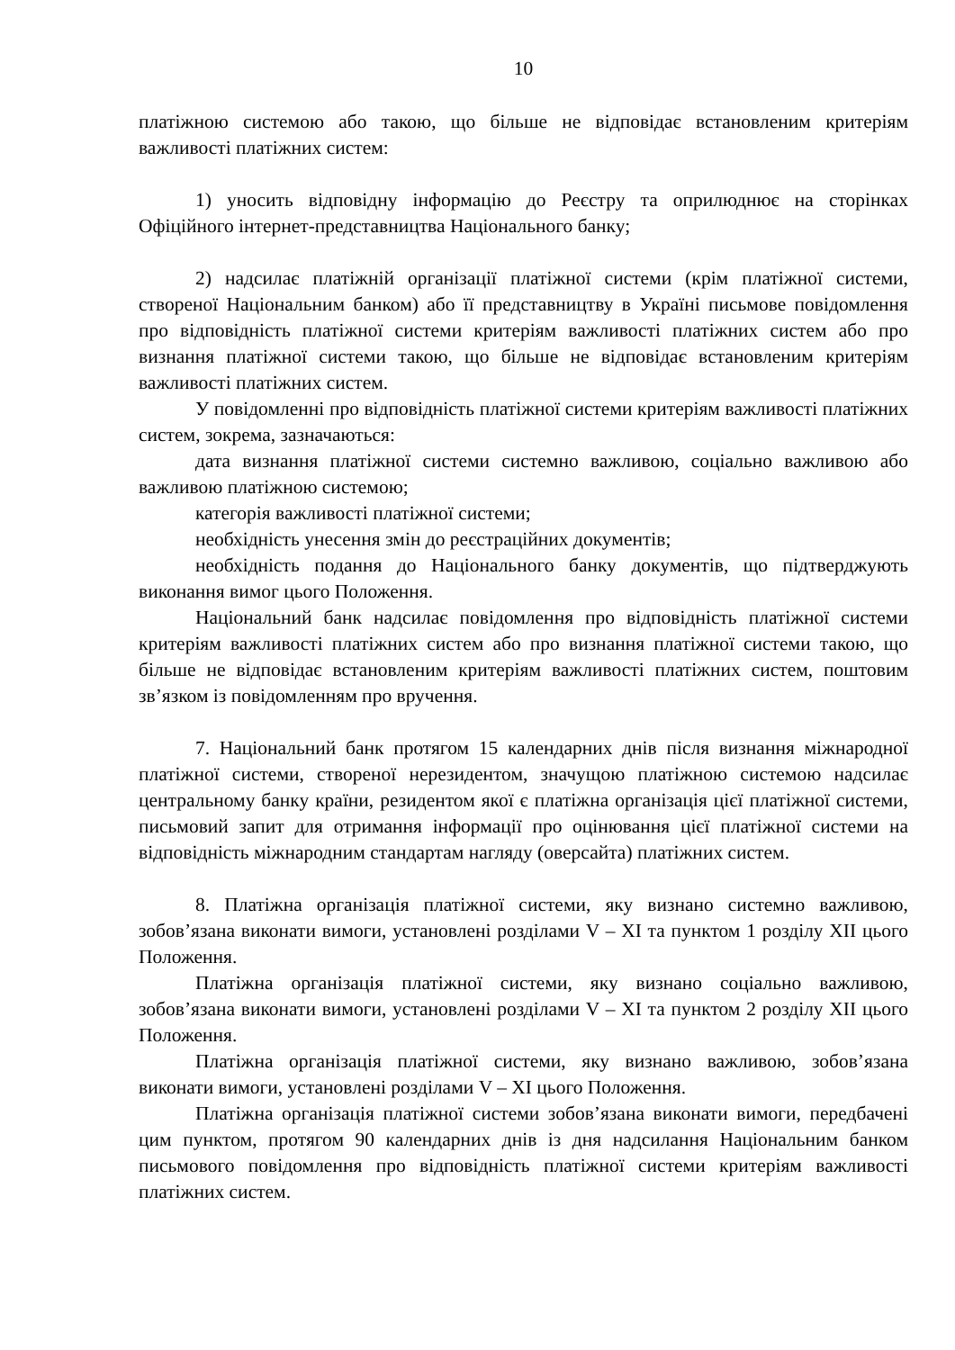10
платіжною системою або такою, що більше не відповідає встановленим критеріям важливості платіжних систем:
1) уносить відповідну інформацію до Реєстру та оприлюднює на сторінках Офіційного інтернет-представництва Національного банку;
2) надсилає платіжній організації платіжної системи (крім платіжної системи, створеної Національним банком) або її представництву в Україні письмове повідомлення про відповідність платіжної системи критеріям важливості платіжних систем або про визнання платіжної системи такою, що більше не відповідає встановленим критеріям важливості платіжних систем.
У повідомленні про відповідність платіжної системи критеріям важливості платіжних систем, зокрема, зазначаються:
дата визнання платіжної системи системно важливою, соціально важливою або важливою платіжною системою;
категорія важливості платіжної системи;
необхідність унесення змін до реєстраційних документів;
необхідність подання до Національного банку документів, що підтверджують виконання вимог цього Положення.
Національний банк надсилає повідомлення про відповідність платіжної системи критеріям важливості платіжних систем або про визнання платіжної системи такою, що більше не відповідає встановленим критеріям важливості платіжних систем, поштовим зв’язком із повідомленням про вручення.
7. Національний банк протягом 15 календарних днів після визнання міжнародної платіжної системи, створеної нерезидентом, значущою платіжною системою надсилає центральному банку країни, резидентом якої є платіжна організація цієї платіжної системи, письмовий запит для отримання інформації про оцінювання цієї платіжної системи на відповідність міжнародним стандартам нагляду (оверсайта) платіжних систем.
8. Платіжна організація платіжної системи, яку визнано системно важливою, зобов’язана виконати вимоги, установлені розділами V – XI та пунктом 1 розділу XII цього Положення.
Платіжна організація платіжної системи, яку визнано соціально важливою, зобов’язана виконати вимоги, установлені розділами V – XI та пунктом 2 розділу XII цього Положення.
Платіжна організація платіжної системи, яку визнано важливою, зобов’язана виконати вимоги, установлені розділами V – XI цього Положення.
Платіжна організація платіжної системи зобов’язана виконати вимоги, передбачені цим пунктом, протягом 90 календарних днів із дня надсилання Національним банком письмового повідомлення про відповідність платіжної системи критеріям важливості платіжних систем.